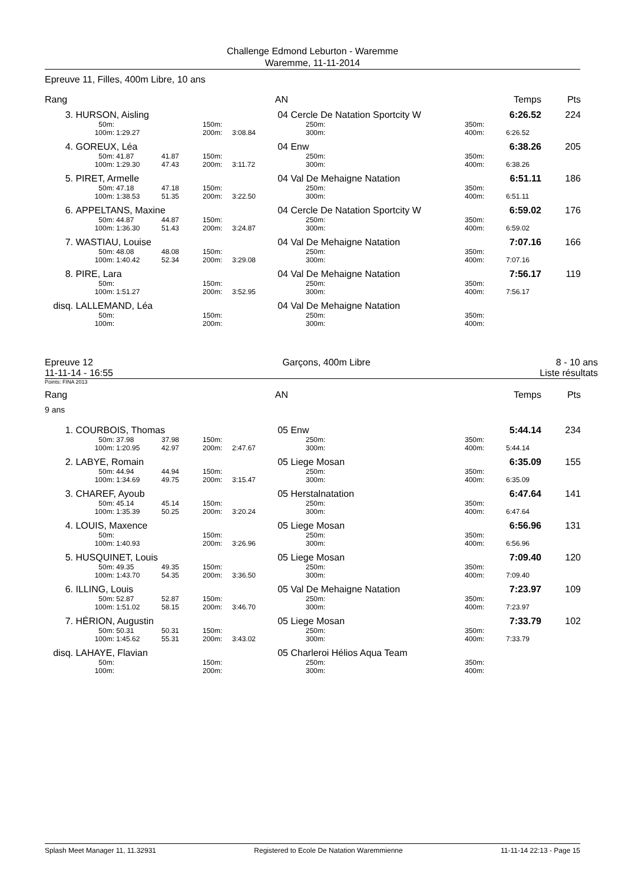Challenge Edmond Leburton - Waremme
Waremme, 11-11-2014
Epreuve 11, Filles, 400m Libre, 10 ans
| Rang | | | | | | AN | | | | Temps | Pts |
| 3. | HURSON, Aisling | | | | | 04 | Cercle De Natation Sportcity W | | | 6:26.52 | 224 |
| | 50m: | | | 150m: | | | 250m: | | 350m: | | |
| | 100m: | 1:29.27 | | 200m: | 3:08.84 | | 300m: | | 400m: | 6:26.52 | |
| 4. | GOREUX, Léa | | | | | 04 | Enw | | | 6:38.26 | 205 |
| | 50m: | 41.87 | 41.87 | 150m: | | | 250m: | | 350m: | | |
| | 100m: | 1:29.30 | 47.43 | 200m: | 3:11.72 | | 300m: | | 400m: | 6:38.26 | |
| 5. | PIRET, Armelle | | | | | 04 | Val De Mehaigne Natation | | | 6:51.11 | 186 |
| | 50m: | 47.18 | 47.18 | 150m: | | | 250m: | | 350m: | | |
| | 100m: | 1:38.53 | 51.35 | 200m: | 3:22.50 | | 300m: | | 400m: | 6:51.11 | |
| 6. | APPELTANS, Maxine | | | | | 04 | Cercle De Natation Sportcity W | | | 6:59.02 | 176 |
| | 50m: | 44.87 | 44.87 | 150m: | | | 250m: | | 350m: | | |
| | 100m: | 1:36.30 | 51.43 | 200m: | 3:24.87 | | 300m: | | 400m: | 6:59.02 | |
| 7. | WASTIAU, Louise | | | | | 04 | Val De Mehaigne Natation | | | 7:07.16 | 166 |
| | 50m: | 48.08 | 48.08 | 150m: | | | 250m: | | 350m: | | |
| | 100m: | 1:40.42 | 52.34 | 200m: | 3:29.08 | | 300m: | | 400m: | 7:07.16 | |
| 8. | PIRE, Lara | | | | | 04 | Val De Mehaigne Natation | | | 7:56.17 | 119 |
| | 50m: | | | 150m: | | | 250m: | | 350m: | | |
| | 100m: | 1:51.27 | | 200m: | 3:52.95 | | 300m: | | 400m: | 7:56.17 | |
| disq. | LALLEMAND, Léa | | | | | 04 | Val De Mehaigne Natation | | | | |
| | 50m: | | | 150m: | | | 250m: | | 350m: | | |
| | 100m: | | | 200m: | | | 300m: | | 400m: | | |
Epreuve 12
11-11-14 - 16:55
Garçons, 400m Libre 8 - 10 ans
Liste résultats
Points: FINA 2013
| Rang | | | | | | AN | | | | Temps | Pts |
| 9 ans | | | | | | | | | | | |
| 1. | COURBOIS, Thomas | | | | | 05 | Enw | | | 5:44.14 | 234 |
| | 50m: | 37.98 | 37.98 | 150m: | | | 250m: | | 350m: | | |
| | 100m: | 1:20.95 | 42.97 | 200m: | 2:47.67 | | 300m: | | 400m: | 5:44.14 | |
| 2. | LABYE, Romain | | | | | 05 | Liege Mosan | | | 6:35.09 | 155 |
| | 50m: | 44.94 | 44.94 | 150m: | | | 250m: | | 350m: | | |
| | 100m: | 1:34.69 | 49.75 | 200m: | 3:15.47 | | 300m: | | 400m: | 6:35.09 | |
| 3. | CHAREF, Ayoub | | | | | 05 | Herstalnatation | | | 6:47.64 | 141 |
| | 50m: | 45.14 | 45.14 | 150m: | | | 250m: | | 350m: | | |
| | 100m: | 1:35.39 | 50.25 | 200m: | 3:20.24 | | 300m: | | 400m: | 6:47.64 | |
| 4. | LOUIS, Maxence | | | | | 05 | Liege Mosan | | | 6:56.96 | 131 |
| | 50m: | | | 150m: | | | 250m: | | 350m: | | |
| | 100m: | 1:40.93 | | 200m: | 3:26.96 | | 300m: | | 400m: | 6:56.96 | |
| 5. | HUSQUINET, Louis | | | | | 05 | Liege Mosan | | | 7:09.40 | 120 |
| | 50m: | 49.35 | 49.35 | 150m: | | | 250m: | | 350m: | | |
| | 100m: | 1:43.70 | 54.35 | 200m: | 3:36.50 | | 300m: | | 400m: | 7:09.40 | |
| 6. | ILLING, Louis | | | | | 05 | Val De Mehaigne Natation | | | 7:23.97 | 109 |
| | 50m: | 52.87 | 52.87 | 150m: | | | 250m: | | 350m: | | |
| | 100m: | 1:51.02 | 58.15 | 200m: | 3:46.70 | | 300m: | | 400m: | 7:23.97 | |
| 7. | HÉRION, Augustin | | | | | 05 | Liege Mosan | | | 7:33.79 | 102 |
| | 50m: | 50.31 | 50.31 | 150m: | | | 250m: | | 350m: | | |
| | 100m: | 1:45.62 | 55.31 | 200m: | 3:43.02 | | 300m: | | 400m: | 7:33.79 | |
| disq. | LAHAYE, Flavian | | | | | 05 | Charleroi Hélios Aqua Team | | | | |
| | 50m: | | | 150m: | | | 250m: | | 350m: | | |
| | 100m: | | | 200m: | | | 300m: | | 400m: | | |
Splash Meet Manager 11, 11.32931 Registered to Ecole De Natation Waremmienne 11-11-14 22:13 - Page 15